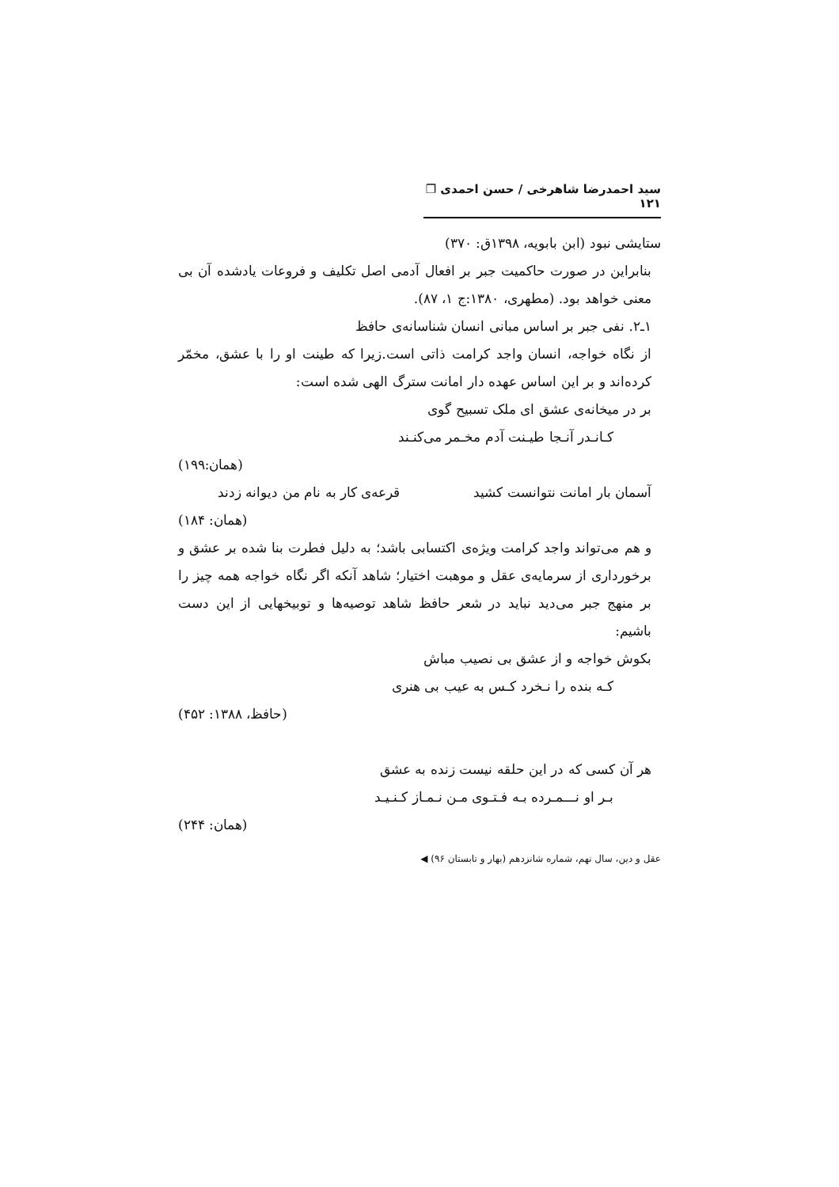سید احمدرضا شاهرخی / حسن احمدی ❐ ۱۲۱
ستایشی نبود (ابن بابویه، ۱۳۹۸ق: ۳۷۰)
بنابراین در صورت حاکمیت جبر بر افعال آدمی اصل تکلیف و فروعات یادشده آن بی معنی خواهد بود. (مطهری، ۱۳۸۰:ج ۱، ۸۷).
۱ـ۲. نفی جبر بر اساس مبانی انسان شناسانه‌ی حافظ
از نگاه خواجه، انسان واجد کرامت ذاتی است.زیرا که طینت او را با عشق، مخمّر کرده‌اند و بر این اساس عهده دار امانت سترگ الهی شده است:
بر در میخانه‌ی عشق ای ملک تسبیح گوی
کـانـدر آنـجا طیـنت آدم مخـمر می‌کنـند
(همان:۱۹۹)
آسمان بار امانت نتوانست کشید قرعه‌ی کار به نام من دیوانه زدند
(همان: ۱۸۴)
و هم می‌تواند واجد کرامت ویژه‌ی اکتسابی باشد؛ به دلیل فطرت بنا شده بر عشق و برخورداری از سرمایه‌ی عقل و موهبت اختیار؛ شاهد آنکه اگر نگاه خواجه همه چیز را بر منهج جبر می‌دید نباید در شعر حافظ شاهد توصیه‌ها و توبیخهایی از این دست باشیم:
بکوش خواجه و از عشق بی نصیب مباش
کـه بنده را نـخرد کـس به عیب بی هنری
(حافظ، ۱۳۸۸: ۴۵۲)
هر آن کسی که در این حلقه نیست زنده به عشق
بـر او نـــمـرده بـه فـتـوی مـن نـمـاز کـنـیـد
(همان: ۲۴۴)
عقل و دین، سال نهم، شماره شانزدهم (بهار و تابستان ۹۶) ◀